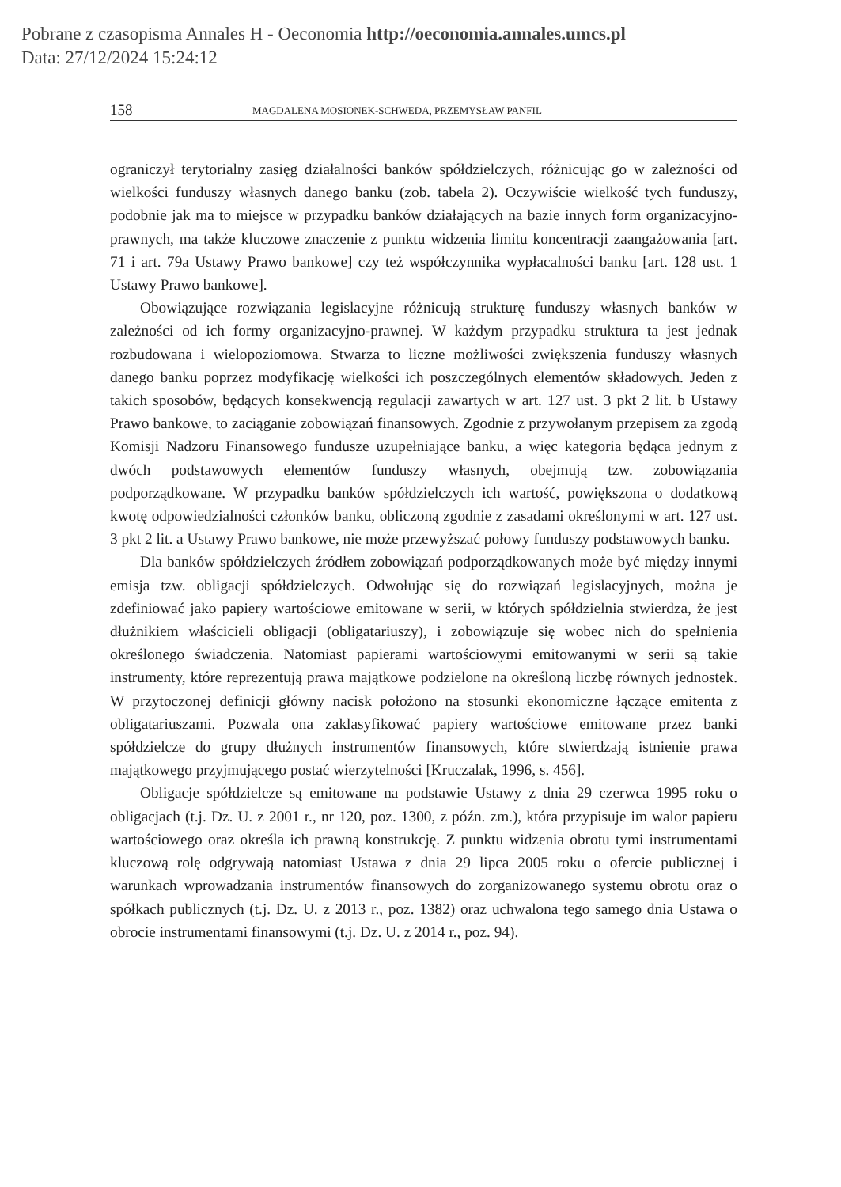Pobrane z czasopisma Annales H - Oeconomia http://oeconomia.annales.umcs.pl
Data: 27/12/2024 15:24:12
158 MAGDALENA MOSIONEK-SCHWEDA, PRZEMYSŁAW PANFIL
ograniczył terytorialny zasięg działalności banków spółdzielczych, różnicując go w zależności od wielkości funduszy własnych danego banku (zob. tabela 2). Oczywiście wielkość tych funduszy, podobnie jak ma to miejsce w przypadku banków działających na bazie innych form organizacyjno-prawnych, ma także kluczowe znaczenie z punktu widzenia limitu koncentracji zaangażowania [art. 71 i art. 79a Ustawy Prawo bankowe] czy też współczynnika wypłacalności banku [art. 128 ust. 1 Ustawy Prawo bankowe].
Obowiązujące rozwiązania legislacyjne różnicują strukturę funduszy własnych banków w zależności od ich formy organizacyjno-prawnej. W każdym przypadku struktura ta jest jednak rozbudowana i wielopoziomowa. Stwarza to liczne możliwości zwiększenia funduszy własnych danego banku poprzez modyfikację wielkości ich poszczególnych elementów składowych. Jeden z takich sposobów, będących konsekwencją regulacji zawartych w art. 127 ust. 3 pkt 2 lit. b Ustawy Prawo bankowe, to zaciąganie zobowiązań finansowych. Zgodnie z przywołanym przepisem za zgodą Komisji Nadzoru Finansowego fundusze uzupełniające banku, a więc kategoria będąca jednym z dwóch podstawowych elementów funduszy własnych, obejmują tzw. zobowiązania podporządkowane. W przypadku banków spółdzielczych ich wartość, powiększona o dodatkową kwotę odpowiedzialności członków banku, obliczoną zgodnie z zasadami określonymi w art. 127 ust. 3 pkt 2 lit. a Ustawy Prawo bankowe, nie może przewyższać połowy funduszy podstawowych banku.
Dla banków spółdzielczych źródłem zobowiązań podporządkowanych może być między innymi emisja tzw. obligacji spółdzielczych. Odwołując się do rozwiązań legislacyjnych, można je zdefiniować jako papiery wartościowe emitowane w serii, w których spółdzielnia stwierdza, że jest dłużnikiem właścicieli obligacji (obligatariuszy), i zobowiązuje się wobec nich do spełnienia określonego świadczenia. Natomiast papierami wartościowymi emitowanymi w serii są takie instrumenty, które reprezentują prawa majątkowe podzielone na określoną liczbę równych jednostek. W przytoczonej definicji główny nacisk położono na stosunki ekonomiczne łączące emitenta z obligatariuszami. Pozwala ona zaklasyfikować papiery wartościowe emitowane przez banki spółdzielcze do grupy dłużnych instrumentów finansowych, które stwierdzają istnienie prawa majątkowego przyjmującego postać wierzytelności [Kruczalak, 1996, s. 456].
Obligacje spółdzielcze są emitowane na podstawie Ustawy z dnia 29 czerwca 1995 roku o obligacjach (t.j. Dz. U. z 2001 r., nr 120, poz. 1300, z późn. zm.), która przypisuje im walor papieru wartościowego oraz określa ich prawną konstrukcję. Z punktu widzenia obrotu tymi instrumentami kluczową rolę odgrywają natomiast Ustawa z dnia 29 lipca 2005 roku o ofercie publicznej i warunkach wprowadzania instrumentów finansowych do zorganizowanego systemu obrotu oraz o spółkach publicznych (t.j. Dz. U. z 2013 r., poz. 1382) oraz uchwalona tego samego dnia Ustawa o obrocie instrumentami finansowymi (t.j. Dz. U. z 2014 r., poz. 94).